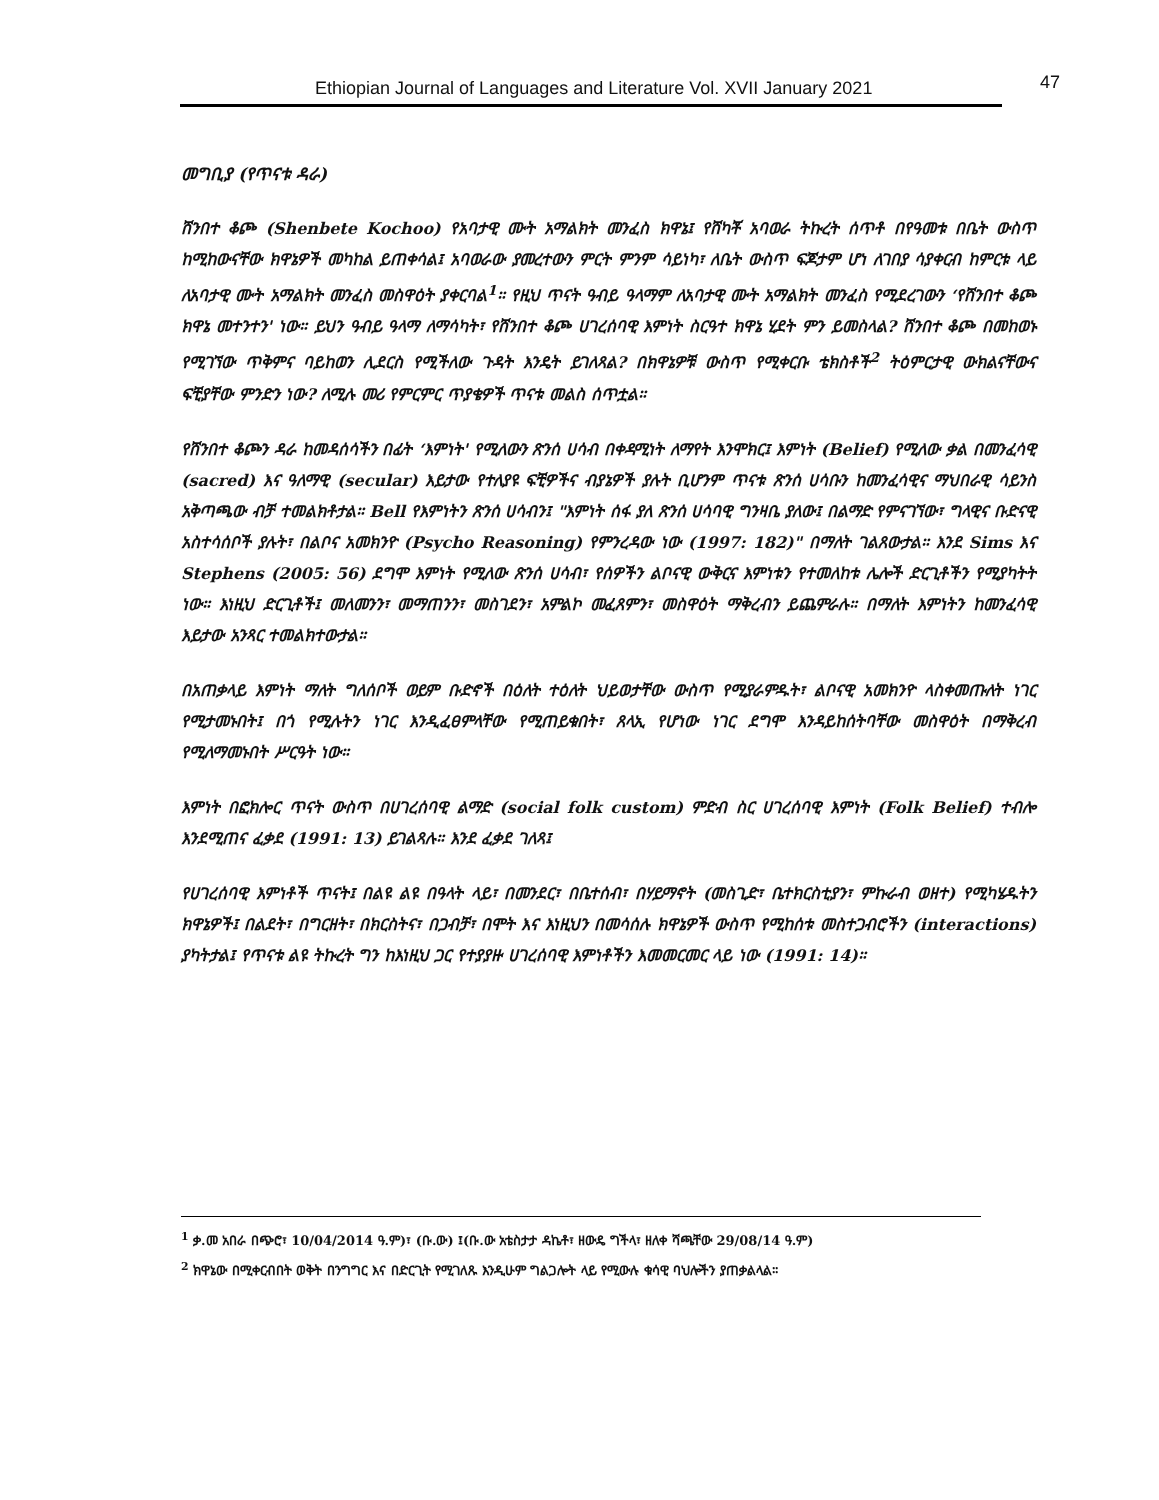Ethiopian Journal of Languages and Literature Vol. XVII January 2021 47
መግቢያ (የጥናቱ ዳራ)
ሸንበተ ቆጮ (Shenbete Kochoo) የአባታዊ ሙት አማልክት መንፈስ ክዋኔ፤ የሸካቾ አባወራ ትኩረት ሰጥቶ በየዓመቱ በቤት ውስጥ ከሚከውናቸው ክዋኔዎች መካከል ይጠቀሳል፤ አባወራው ያመረተውን ምርት ምንም ሳይነካ፣ ለቤት ውስጥ ፍጆታም ሆነ ለገበያ ሳያቀርብ ከምርቱ ላይ ለአባታዊ ሙት አማልክት መንፈስ መስዋዕት ያቀርባል<sup>1</sup>። የዚህ ጥናት ዓብይ ዓላማም ለአባታዊ ሙት አማልክት መንፈስ የሚደረገውን ‘የሸንበተ ቆጮ ክዋኔ መተንተን' ነው። ይህን ዓብይ ዓላማ ለማሳካት፣ የሸንበተ ቆጮ ሀገረሰባዊ እምነት ስርዓተ ክዋኔ ሂደት ምን ይመስላል? ሸንበተ ቆጮ በመከወኑ የሚገኘው ጥቅምና ባይከወን ሊደርስ የሚችለው ጉዳት እንዴት ይገለጻል? በክዋኔዎቹ ውስጥ የሚቀርቡ ቴክስቶች<sup>2</sup> ትዕምርታዊ ውክልናቸውና ፍቺያቸው ምንድን ነው? ለሚሉ መሪ የምርምር ጥያቄዎች ጥናቱ መልስ ሰጥቷል።
የሸንበተ ቆጮን ዳራ ከመዳሰሳችን በፊት ‘እምነት' የሚለውን ጽንሰ ሀሳብ በቀዳሚነት ለማየት እንሞክር፤ እምነት (Belief) የሚለው ቃል በመንፈሳዊ (sacred) እና ዓለማዊ (secular) እይታው የተለያዩ ፍቺዎችና ብያኔዎች ያሉት ቢሆንም ጥናቱ ጽንሰ ሀሳቡን ከመንፈሳዊና ማህበራዊ ሳይንስ አቅጣጫው ብቻ ተመልክቶታል። Bell የእምነትን ጽንሰ ሀሳብን፤ "እምነት ሰፋ ያለ ጽንሰ ሀሳባዊ ግንዛቤ ያለው፤ በልማድ የምናገኘው፣ ግላዊና ቡድናዊ አስተሳሰቦች ያሉት፣ በልቦና አመክንዮ (Psycho Reasoning) የምንረዳው ነው (1997: 182)" በማለት ገልጸውታል። እንደ Sims እና Stephens (2005: 56) ደግሞ እምነት የሚለው ጽንሰ ሀሳብ፣ የሰዎችን ልቦናዊ ውቅርና እምነቱን የተመለከቱ ሌሎች ድርጊቶችን የሚያካትት ነው። እነዚህ ድርጊቶች፤ መለመንን፣ መማጠንን፣ መስገደን፣ አምልኮ መፈጸምን፣ መስዋዕት ማቅረብን ይጨምራሉ። በማለት እምነትን ከመንፈሳዊ እይታው አንጻር ተመልክተውታል።
በአጠቃላይ እምነት ማለት ግለሰቦች ወይም ቡድኖች በዕለት ተዕለት ህይወታቸው ውስጥ የሚያራምዱት፣ ልቦናዊ አመክንዮ ላስቀመጡለት ነገር የሚታመኑበት፤ በጎ የሚሉትን ነገር እንዲፈፀምላቸው የሚጠይቁበት፣ ጸላኢ የሆነው ነገር ደግሞ እንዳይከሰትባቸው መስዋዕት በማቅረብ የሚለማመኑበት ሥርዓት ነው።
እምነት በፎክሎር ጥናት ውስጥ በሀገረሰባዊ ልማድ (social folk custom) ምድብ ስር ሀገረሰባዊ እምነት (Folk Belief) ተብሎ እንደሚጠና ፈቃደ (1991: 13) ይገልጻሉ። እንደ ፈቃደ ገለጻ፤
የሀገረሰባዊ እምነቶች ጥናት፤ በልዩ ልዩ በዓላት ላይ፣ በመንደር፣ በቤተሰብ፣ በሃይማኖት (መስጊድ፣ ቤተክርስቲያን፣ ምኩራብ ወዘተ) የሚካሄዱትን ክዋኔዎች፤ በልደት፣ በግርዘት፣ በክርስትና፣ በጋብቻ፣ በሞት እና እነዚህን በመሳሰሉ ክዋኔዎች ውስጥ የሚከሰቱ መስተጋብሮችን (interactions) ያካትታል፤ የጥናቱ ልዩ ትኩረት ግን ከእነዚህ ጋር የተያያዙ ሀገረሰባዊ እምነቶችን እመመርመር ላይ ነው (1991: 14)።
<sup>1</sup> ቃ.መ አበራ በጭሮ፣ 10/04/2014 ዓ.ም)፣ (ቡ.ው) ፤(ቡ.ው አቴስታታ ዳኬቶ፣ ዘውዴ ግችላ፣ ዘለቀ ሻጫቸው 29/08/14 ዓ.ም)
<sup>2</sup> ክዋኔው በሚቀርብበት ወቅት በንግግር እና በድርጊት የሚገለጹ እንዲሁም ግልጋሎት ላይ የሚውሉ ቁሳዊ ባህሎችን ያጠቃልላል፡፡